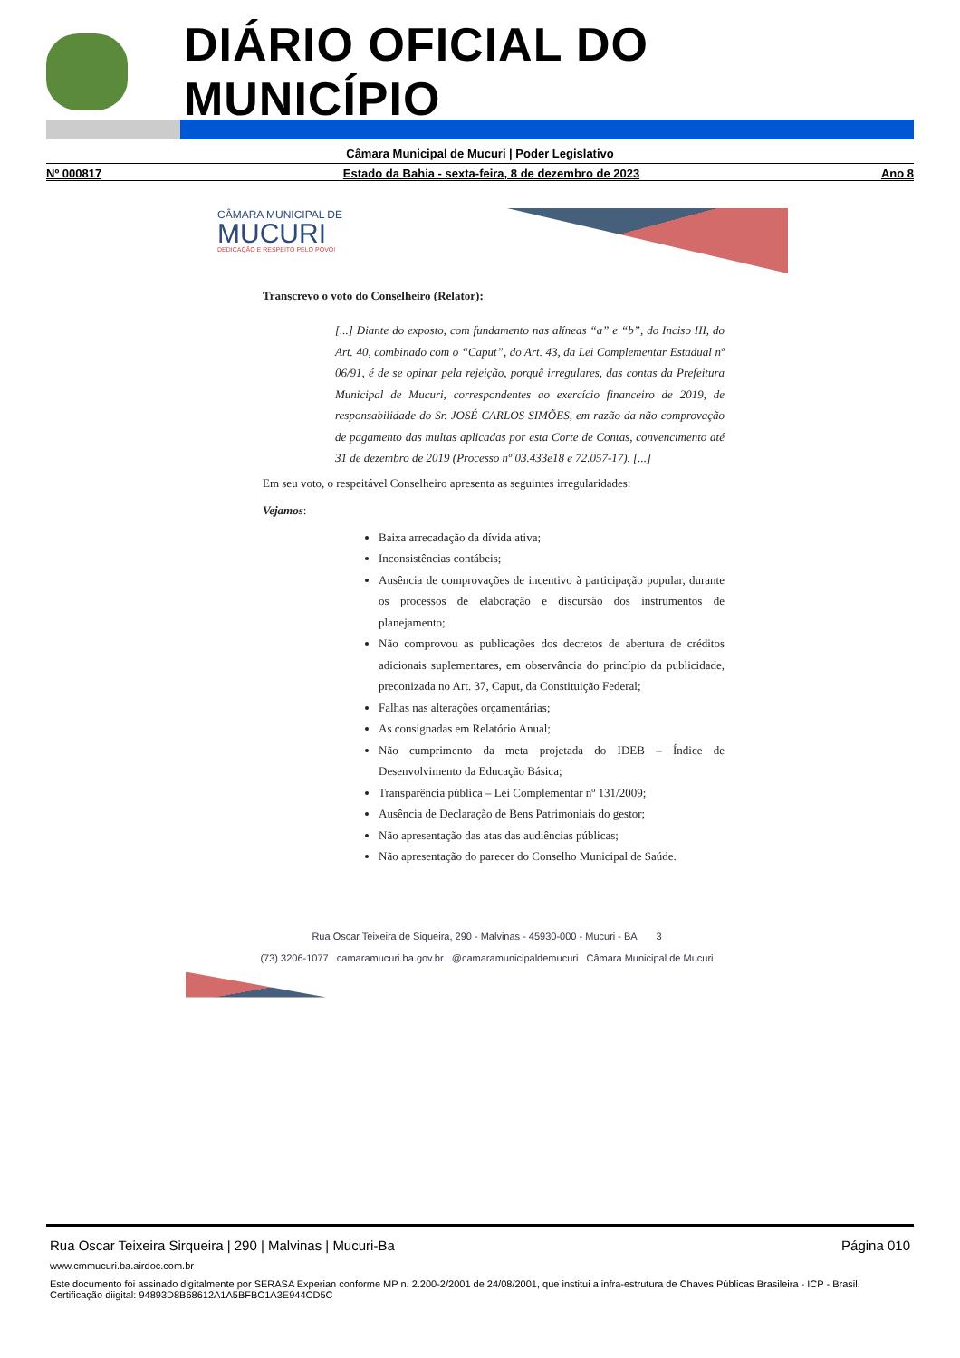DIÁRIO OFICIAL DO MUNICÍPIO
Câmara Municipal de Mucuri | Poder Legislativo
Nº 000817 Estado da Bahia - sexta-feira, 8 de dezembro de 2023 Ano 8
CÂMARA MUNICIPAL DE
MUCURI
DEDICAÇÃO E RESPEITO PELO POVO!
Transcrevo o voto do Conselheiro (Relator):
[...] Diante do exposto, com fundamento nas alíneas “a” e “b”, do Inciso III, do Art. 40, combinado com o “Caput”, do Art. 43, da Lei Complementar Estadual nº 06/91, é de se opinar pela rejeição, porquê irregulares, das contas da Prefeitura Municipal de Mucuri, correspondentes ao exercício financeiro de 2019, de responsabilidade do Sr. JOSÉ CARLOS SIMÕES, em razão da não comprovação de pagamento das multas aplicadas por esta Corte de Contas, convencimento até 31 de dezembro de 2019 (Processo nº 03.433e18 e 72.057-17). [...]
Em seu voto, o respeitável Conselheiro apresenta as seguintes irregularidades:
Vejamos:
Baixa arrecadação da dívida ativa;
Inconsistências contábeis;
Ausência de comprovações de incentivo à participação popular, durante os processos de elaboração e discursão dos instrumentos de planejamento;
Não comprovou as publicações dos decretos de abertura de créditos adicionais suplementares, em observância do princípio da publicidade, preconizada no Art. 37, Caput, da Constituição Federal;
Falhas nas alterações orçamentárias;
As consignadas em Relatório Anual;
Não cumprimento da meta projetada do IDEB – Índice de Desenvolvimento da Educação Básica;
Transparência pública – Lei Complementar nº 131/2009;
Ausência de Declaração de Bens Patrimoniais do gestor;
Não apresentação das atas das audiências públicas;
Não apresentação do parecer do Conselho Municipal de Saúde.
Rua Oscar Teixeira de Siqueira, 290 - Malvinas - 45930-000 - Mucuri - BA 3
(73) 3206-1077 camaramucuri.ba.gov.br @camaramunicipaldemucuri Câmara Municipal de Mucuri
Rua Oscar Teixeira Sirqueira | 290 | Malvinas | Mucuri-Ba Página 010
www.cmmucuri.ba.airdoc.com.br
Este documento foi assinado digitalmente por SERASA Experian conforme MP n. 2.200-2/2001 de 24/08/2001, que institui a infra-estrutura de Chaves Públicas Brasileira - ICP - Brasil. Certificação diigital: 94893D8B68612A1A5BFBC1A3E944CD5C